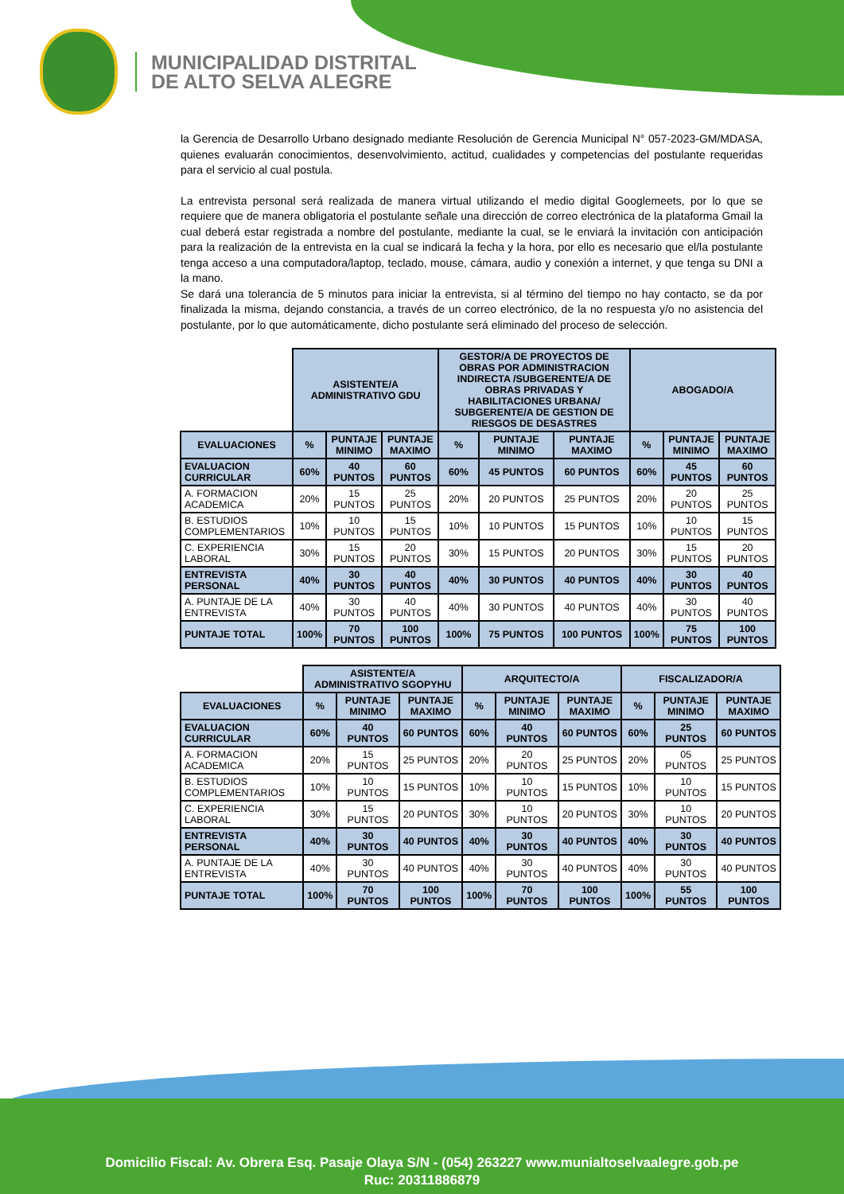MUNICIPALIDAD DISTRITAL
DE ALTO SELVA ALEGRE
la Gerencia de Desarrollo Urbano designado mediante Resolución de Gerencia Municipal N° 057-2023-GM/MDASA, quienes evaluarán conocimientos, desenvolvimiento, actitud, cualidades y competencias del postulante requeridas para el servicio al cual postula.
La entrevista personal será realizada de manera virtual utilizando el medio digital Googlemeets, por lo que se requiere que de manera obligatoria el postulante señale una dirección de correo electrónica de la plataforma Gmail la cual deberá estar registrada a nombre del postulante, mediante la cual, se le enviará la invitación con anticipación para la realización de la entrevista en la cual se indicará la fecha y la hora, por ello es necesario que el/la postulante tenga acceso a una computadora/laptop, teclado, mouse, cámara, audio y conexión a internet, y que tenga su DNI a la mano.
Se dará una tolerancia de 5 minutos para iniciar la entrevista, si al término del tiempo no hay contacto, se da por finalizada la misma, dejando constancia, a través de un correo electrónico, de la no respuesta y/o no asistencia del postulante, por lo que automáticamente, dicho postulante será eliminado del proceso de selección.
| | ASISTENTE/A ADMINISTRATIVO GDU | | | GESTOR/A DE PROYECTOS DE OBRAS POR ADMINISTRACION INDIRECTA /SUBGERENTE/A DE OBRAS PRIVADAS Y HABILITACIONES URBANA/ SUBGERENTE/A DE GESTION DE RIESGOS DE DESASTRES | | | ABOGADO/A | | |
| EVALUACIONES | % | PUNTAJE MINIMO | PUNTAJE MAXIMO | % | PUNTAJE MINIMO | PUNTAJE MAXIMO | % | PUNTAJE MINIMO | PUNTAJE MAXIMO |
| EVALUACION CURRICULAR | 60% | 40 PUNTOS | 60 PUNTOS | 60% | 45 PUNTOS | 60 PUNTOS | 60% | 45 PUNTOS | 60 PUNTOS |
| A. FORMACION ACADEMICA | 20% | 15 PUNTOS | 25 PUNTOS | 20% | 20 PUNTOS | 25 PUNTOS | 20% | 20 PUNTOS | 25 PUNTOS |
| B. ESTUDIOS COMPLEMENTARIOS | 10% | 10 PUNTOS | 15 PUNTOS | 10% | 10 PUNTOS | 15 PUNTOS | 10% | 10 PUNTOS | 15 PUNTOS |
| C. EXPERIENCIA LABORAL | 30% | 15 PUNTOS | 20 PUNTOS | 30% | 15 PUNTOS | 20 PUNTOS | 30% | 15 PUNTOS | 20 PUNTOS |
| ENTREVISTA PERSONAL | 40% | 30 PUNTOS | 40 PUNTOS | 40% | 30 PUNTOS | 40 PUNTOS | 40% | 30 PUNTOS | 40 PUNTOS |
| A. PUNTAJE DE LA ENTREVISTA | 40% | 30 PUNTOS | 40 PUNTOS | 40% | 30 PUNTOS | 40 PUNTOS | 40% | 30 PUNTOS | 40 PUNTOS |
| PUNTAJE TOTAL | 100% | 70 PUNTOS | 100 PUNTOS | 100% | 75 PUNTOS | 100 PUNTOS | 100% | 75 PUNTOS | 100 PUNTOS |
| | ASISTENTE/A ADMINISTRATIVO SGOPYHU | | | ARQUITECTO/A | | | FISCALIZADOR/A | | |
| EVALUACIONES | % | PUNTAJE MINIMO | PUNTAJE MAXIMO | % | PUNTAJE MINIMO | PUNTAJE MAXIMO | % | PUNTAJE MINIMO | PUNTAJE MAXIMO |
| EVALUACION CURRICULAR | 60% | 40 PUNTOS | 60 PUNTOS | 60% | 40 PUNTOS | 60 PUNTOS | 60% | 25 PUNTOS | 60 PUNTOS |
| A. FORMACION ACADEMICA | 20% | 15 PUNTOS | 25 PUNTOS | 20% | 20 PUNTOS | 25 PUNTOS | 20% | 05 PUNTOS | 25 PUNTOS |
| B. ESTUDIOS COMPLEMENTARIOS | 10% | 10 PUNTOS | 15 PUNTOS | 10% | 10 PUNTOS | 15 PUNTOS | 10% | 10 PUNTOS | 15 PUNTOS |
| C. EXPERIENCIA LABORAL | 30% | 15 PUNTOS | 20 PUNTOS | 30% | 10 PUNTOS | 20 PUNTOS | 30% | 10 PUNTOS | 20 PUNTOS |
| ENTREVISTA PERSONAL | 40% | 30 PUNTOS | 40 PUNTOS | 40% | 30 PUNTOS | 40 PUNTOS | 40% | 30 PUNTOS | 40 PUNTOS |
| A. PUNTAJE DE LA ENTREVISTA | 40% | 30 PUNTOS | 40 PUNTOS | 40% | 30 PUNTOS | 40 PUNTOS | 40% | 30 PUNTOS | 40 PUNTOS |
| PUNTAJE TOTAL | 100% | 70 PUNTOS | 100 PUNTOS | 100% | 70 PUNTOS | 100 PUNTOS | 100% | 55 PUNTOS | 100 PUNTOS |
Domicilio Fiscal: Av. Obrera Esq. Pasaje Olaya S/N - (054) 263227 www.munialtoselvaalegre.gob.pe
Ruc: 20311886879